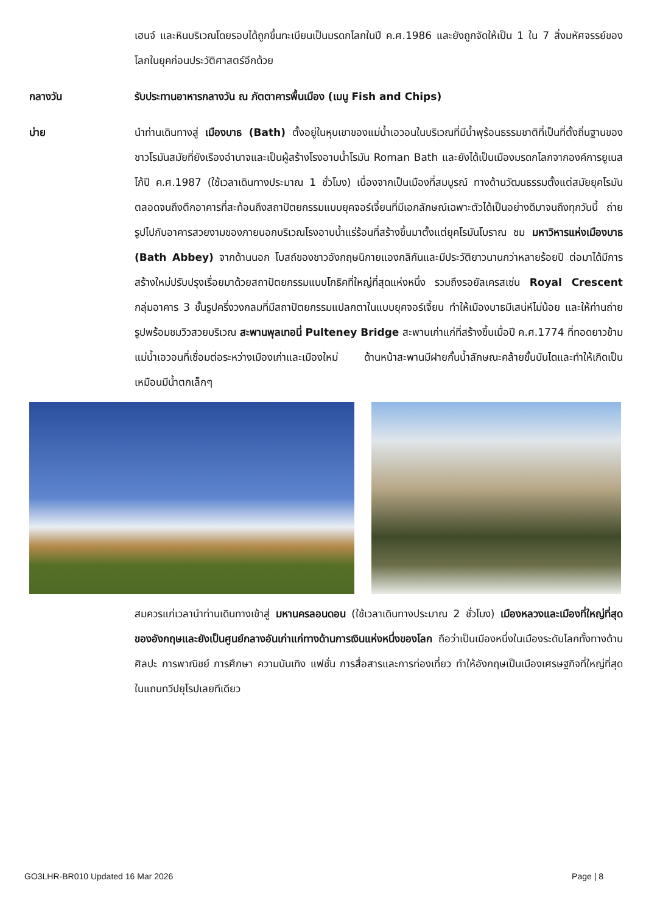เฮนจ์ และหินบริเวณโดยรอบได้ถูกขึ้นทะเบียนเป็นมรดกโลกในปี ค.ศ.1986 และยังถูกจัดให้เป็น 1 ใน 7 สิ่งมหัศจรรย์ของโลกในยุคก่อนประวัติศาสตร์อีกด้วย
กลางวัน รับประทานอาหารกลางวัน ณ ภัตตาคารพื้นเมือง (เมนู Fish and Chips)
บ่าย นำท่านเดินทางสู่ เมืองบาธ (Bath) ตั้งอยู่ในหุบเขาของแม่น้ำเอวอนในบริเวณที่มีน้ำพุร้อนธรรมชาติที่เป็นที่ตั้งถิ่นฐานของชาวโรมันสมัยที่ยังเรืองอำนาจและเป็นผู้สร้างโรงอาบน้ำโรมัน Roman Bath และยังได้เป็นเมืองมรดกโลกจากองค์การยูเนสโก้ปี ค.ศ.1987 (ใช้เวลาเดินทางประมาณ 1 ชั่วโมง) เนื่องจากเป็นเมืองที่สมบูรณ์ ทางด้านวัฒนธรรมตั้งแต่สมัยยุคโรมัน ตลอดจนถึงตึกอาคารที่สะท้อนถึงสถาปัตยกรรมแบบยุคจอร์เจี้ยนที่มีเอกลักษณ์เฉพาะตัวได้เป็นอย่างดีมาจนถึงทุกวันนี้ ถ่ายรูปไปกับอาคารสวยงามของภายนอกบริเวณโรงอาบน้ำแร่ร้อนที่สร้างขึ้นมาตั้งแต่ยุคโรมันโบราณ ชม มหาวิหารแห่งเมืองบาธ (Bath Abbey) จากด้านนอก โบสถ์ของชาวอังกฤษนิกายแองกลิกันและมีประวัติยาวนานกว่าหลายร้อยปี ต่อมาได้มีการสร้างใหม่ปรับปรุงเรื่อยมาด้วยสถาปัตยกรรมแบบโกธิคที่ใหญ่ที่สุดแห่งหนึ่ง รวมถึงรอยัลเครสเซ่น Royal Crescent กลุ่มอาคาร 3 ชั้นรูปครึ่งวงกลมที่มีสถาปัตยกรรมแปลกตาในแบบยุคจอร์เจี้ยน ทำให้เมืองบาธมีเสน่ห์ไม่น้อย และให้ท่านถ่ายรูปพร้อมชมวิวสวยบริเวณ สะพานพุลเทอนี่ Pulteney Bridge สะพานเก่าแก่ที่สร้างขึ้นเมื่อปี ค.ศ.1774 ที่ทอดยาวข้ามแม่น้ำเอวอนที่เชื่อมต่อระหว่างเมืองเก่าและเมืองใหม่ ด้านหน้าสะพานมีฝายกั้นน้ำลักษณะคล้ายขั้นบันไดและทำให้เกิดเป็นเหมือนมีน้ำตกเล็กๆ
สมควรแก่เวลานำท่านเดินทางเข้าสู่ มหานครลอนดอน (ใช้เวลาเดินทางประมาณ 2 ชั่วโมง) เมืองหลวงและเมืองที่ใหญ่ที่สุดของอังกฤษและยังเป็นศูนย์กลางอันเก่าแก่ทางด้านการเงินแห่งหนึ่งของโลก ถือว่าเป็นเมืองหนึ่งในเมืองระดับโลกทั้งทางด้านศิลปะ การพาณิชย์ การศึกษา ความบันเทิง แฟชั่น การสื่อสารและการท่องเที่ยว ทำให้อังกฤษเป็นเมืองเศรษฐกิจที่ใหญ่ที่สุดในแถบทวีปยุโรปเลยทีเดียว
GO3LHR-BR010 Updated 16 Mar 2026 Page | 8